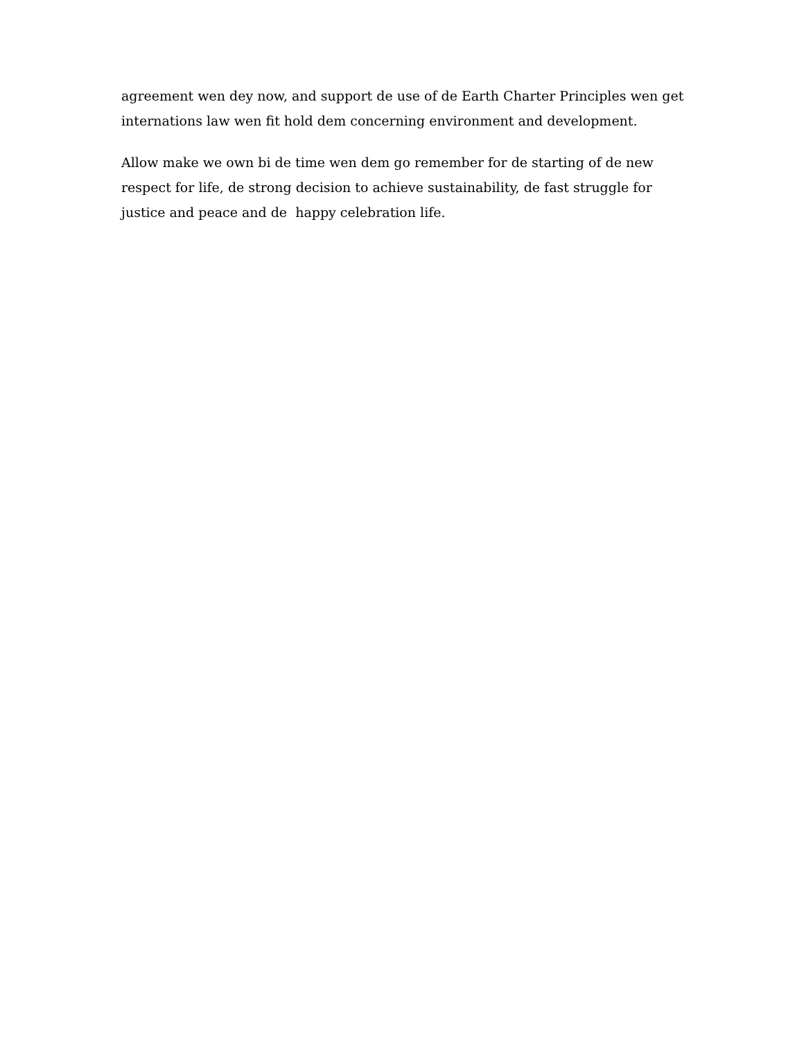agreement wen dey now, and support de use of de Earth Charter Principles wen get internations law wen fit hold dem concerning environment and development.
Allow make we own bi de time wen dem go remember for de starting of de new respect for life, de strong decision to achieve sustainability, de fast struggle for justice and peace and de happy celebration life.